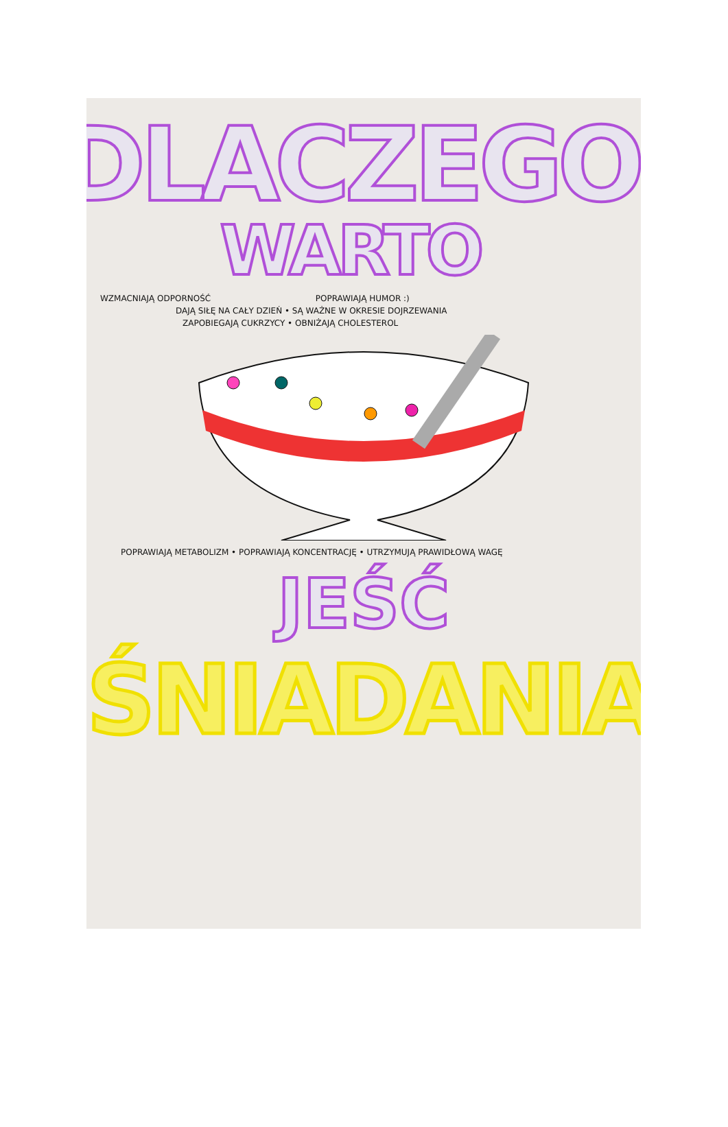DLACZEGO
WARTO
WZMACNIAJĄ ODPORNOŚĆ POPRAWIAJĄ HUMOR :)
DAJĄ SIŁĘ NA CAŁY DZIEŃ • SĄ WAŻNE W OKRESIE DOJRZEWANIA
ZAPOBIEGAJĄ CUKRZYCY • OBNIŻAJĄ CHOLESTEROL
POPRAWIAJĄ METABOLIZM • POPRAWIAJĄ KONCENTRACJĘ • UTRZYMUJĄ PRAWIDŁOWĄ WAGĘ
JEŚĆ
ŚNIADANIA